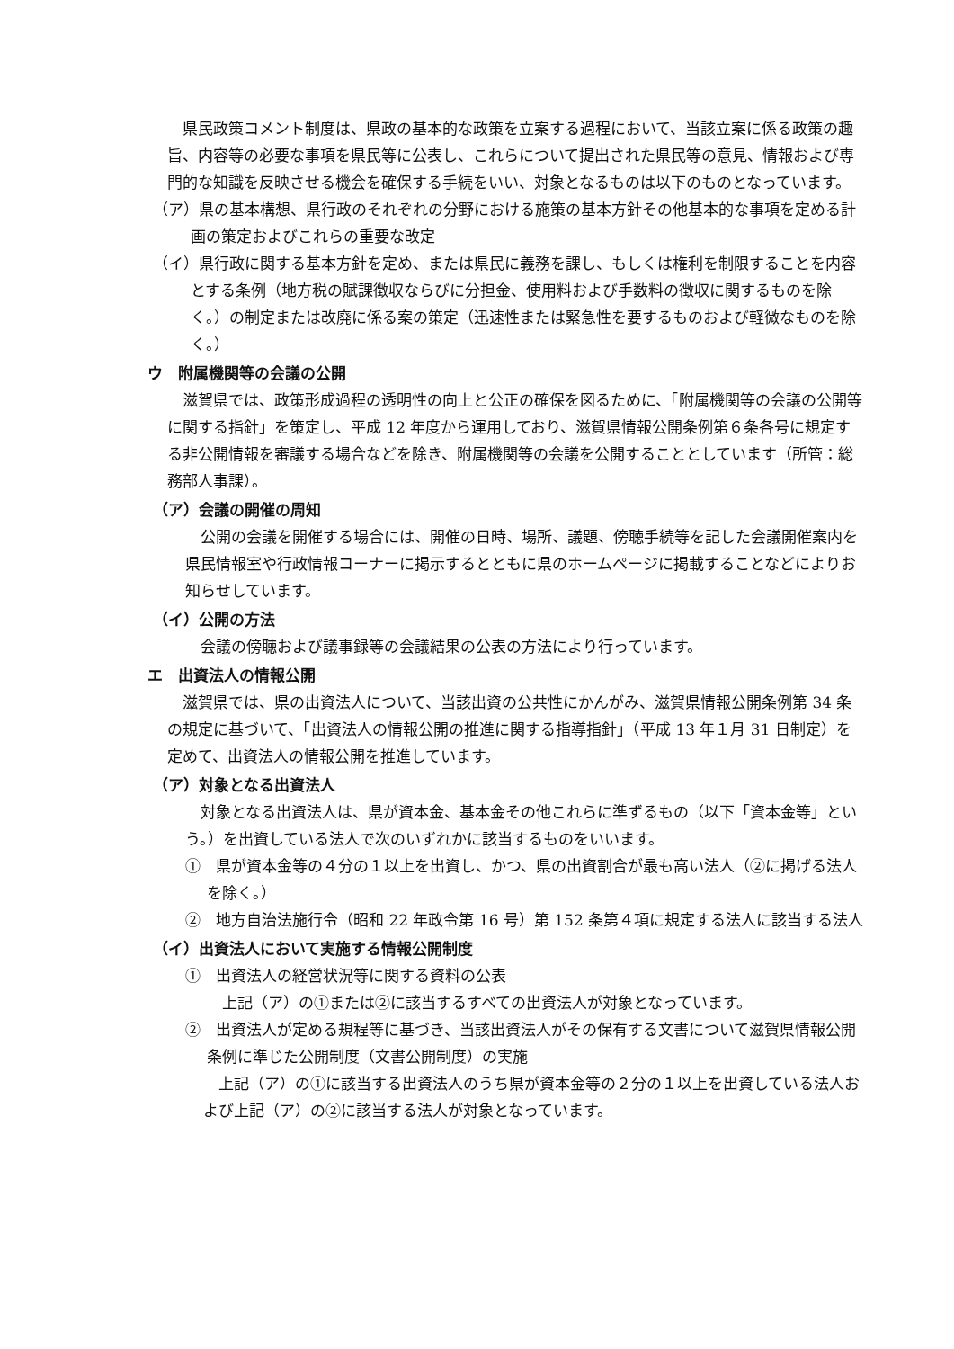県民政策コメント制度は、県政の基本的な政策を立案する過程において、当該立案に係る政策の趣旨、内容等の必要な事項を県民等に公表し、これらについて提出された県民等の意見、情報および専門的な知識を反映させる機会を確保する手続をいい、対象となるものは以下のものとなっています。
（ア）県の基本構想、県行政のそれぞれの分野における施策の基本方針その他基本的な事項を定める計画の策定およびこれらの重要な改定
（イ）県行政に関する基本方針を定め、または県民に義務を課し、もしくは権利を制限することを内容とする条例（地方税の賦課徴収ならびに分担金、使用料および手数料の徴収に関するものを除く。）の制定または改廃に係る案の策定（迅速性または緊急性を要するものおよび軽微なものを除く。）
ウ　附属機関等の会議の公開
滋賀県では、政策形成過程の透明性の向上と公正の確保を図るために、「附属機関等の会議の公開等に関する指針」を策定し、平成 12 年度から運用しており、滋賀県情報公開条例第６条各号に規定する非公開情報を審議する場合などを除き、附属機関等の会議を公開することとしています（所管：総務部人事課）。
（ア）会議の開催の周知
公開の会議を開催する場合には、開催の日時、場所、議題、傍聴手続等を記した会議開催案内を県民情報室や行政情報コーナーに掲示するとともに県のホームページに掲載することなどによりお知らせしています。
（イ）公開の方法
会議の傍聴および議事録等の会議結果の公表の方法により行っています。
エ　出資法人の情報公開
滋賀県では、県の出資法人について、当該出資の公共性にかんがみ、滋賀県情報公開条例第 34 条の規定に基づいて、「出資法人の情報公開の推進に関する指導指針」（平成 13 年１月 31 日制定）を定めて、出資法人の情報公開を推進しています。
（ア）対象となる出資法人
対象となる出資法人は、県が資本金、基本金その他これらに準ずるもの（以下「資本金等」という。）を出資している法人で次のいずれかに該当するものをいいます。
①　県が資本金等の４分の１以上を出資し、かつ、県の出資割合が最も高い法人（②に掲げる法人を除く。）
②　地方自治法施行令（昭和 22 年政令第 16 号）第 152 条第４項に規定する法人に該当する法人
（イ）出資法人において実施する情報公開制度
①　出資法人の経営状況等に関する資料の公表
上記（ア）の①または②に該当するすべての出資法人が対象となっています。
②　出資法人が定める規程等に基づき、当該出資法人がその保有する文書について滋賀県情報公開条例に準じた公開制度（文書公開制度）の実施
上記（ア）の①に該当する出資法人のうち県が資本金等の２分の１以上を出資している法人および上記（ア）の②に該当する法人が対象となっています。